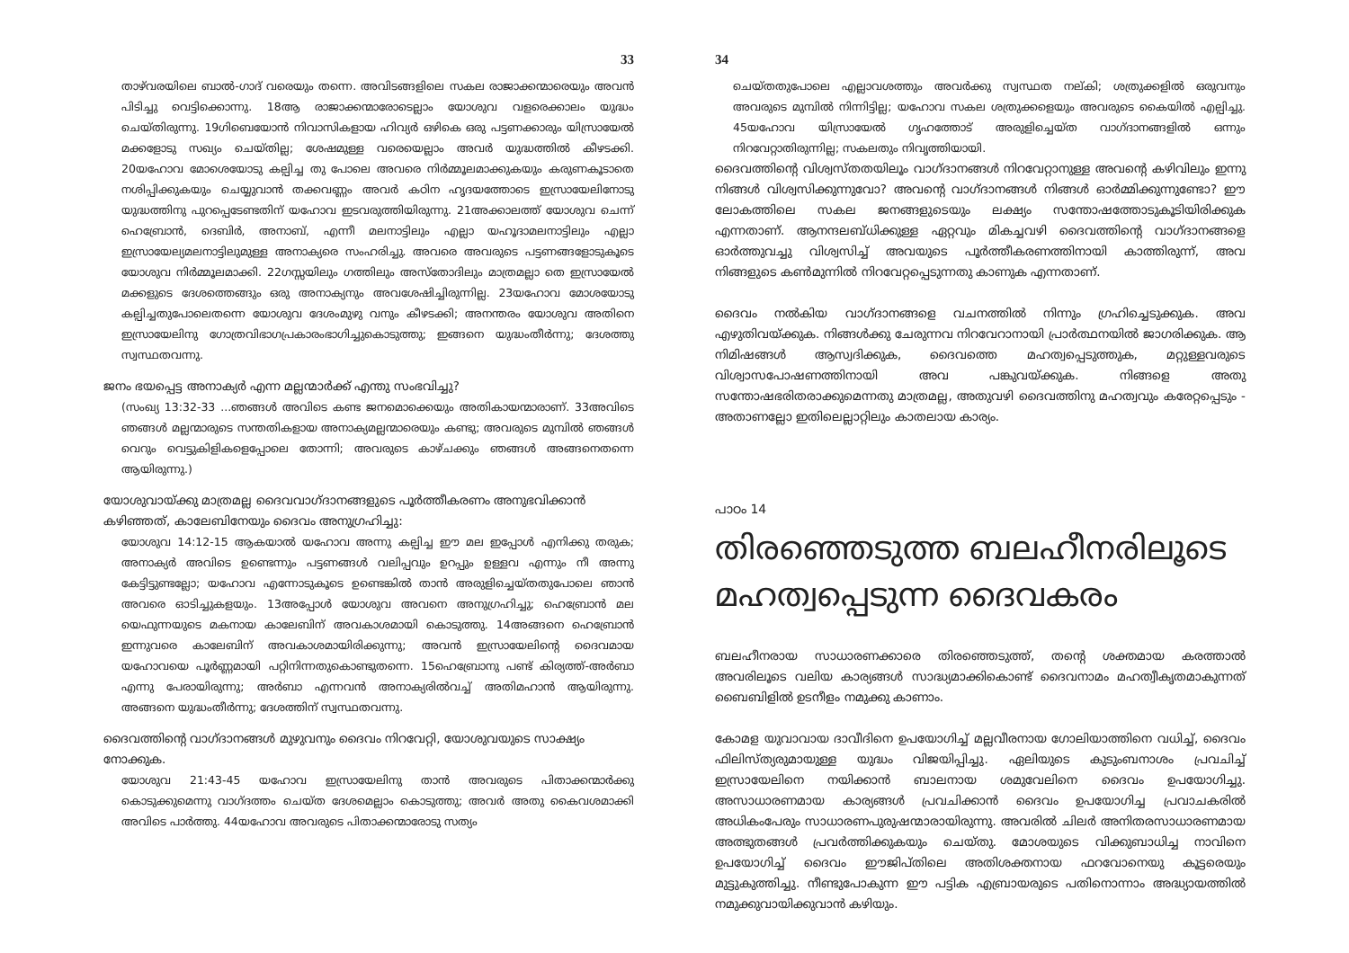33
താഴ്‌വരയിലെ ബാൽ-ഗാദ് വരെയും തന്നെ. അവിടങ്ങളിലെ സകല രാജാക്കന്മാരെയും അവൻ പിടിച്ചു വെട്ടിക്കൊന്നു. 18ആ രാജാക്കന്മാരോടെല്ലാം യോശുവ വളരെക്കാലം യുദ്ധം ചെയ്തിരുന്നു. 19ഗിബെയോൻ നിവാസികളായ ഹിവ്യർ ഒഴികെ ഒരു പട്ടണക്കാരും യിസ്രായേൽ മക്കളോടു സഖ്യം ചെയ്തില്ല; ശേഷമുള്ള വരെയെല്ലാം അവർ യുദ്ധത്തിൽ കീഴടക്കി. 20യഹോവ മോശെയോടു കല്പിച്ച തു പോലെ അവരെ നിർമ്മൂലമാക്കുകയും കരുണകൂടാതെ നശിപ്പിക്കുകയും ചെയ്യുവാൻ തക്കവണ്ണം അവർ കഠിന ഹൃദയത്തോടെ ഇസ്രായേലിനോടു യുദ്ധത്തിനു പുറപ്പെടേണ്ടതിന് യഹോവ ഇടവരുത്തിയിരുന്നു. 21അക്കാലത്ത് യോശുവ ചെന്ന് ഹെബ്രോൻ, ദെബിർ, അനാബ്, എന്നീ മലനാട്ടിലും എല്ലാ യഹൂദാമലനാട്ടിലും എല്ലാ ഇസ്രായേല്യമലനാട്ടിലുമുള്ള അനാക്യരെ സംഹരിച്ചു. അവരെ അവരുടെ പട്ടണങ്ങളോടുകൂടെ യോശുവ നിർമ്മൂലമാക്കി. 22ഗസ്സയിലും ഗത്തിലും അസ്തോദിലും മാത്രമല്ലാ തെ ഇസ്രായേൽ മക്കളുടെ ദേശത്തെങ്ങും ഒരു അനാക്യനും അവശേഷിച്ചിരുന്നില്ല. 23യഹോവ മോശയോടു കല്പിച്ചതുപോലെതന്നെ യോശുവ ദേശംമുഴു വനും കീഴടക്കി; അനന്തരം യോശുവ അതിനെ ഇസ്രായേലിനു ഗോത്രവിഭാഗപ്രകാരംഭാഗിച്ചുകൊടുത്തു; ഇങ്ങനെ യുദ്ധംതീർന്നു; ദേശത്തു സ്വസ്ഥതവന്നു.
ജനം ഭയപ്പെട്ട അനാക്യർ എന്ന മല്ലന്മാർക്ക് എന്തു സംഭവിച്ചു?
(സംഖ്യ 13:32-33 ...ഞങ്ങൾ അവിടെ കണ്ട ജനമൊക്കെയും അതികായന്മാരാണ്. 33അവിടെ ഞങ്ങൾ മല്ലന്മാരുടെ സന്തതികളായ അനാക്യമല്ലന്മാരെയും കണ്ടു; അവരുടെ മുമ്പിൽ ഞങ്ങൾ വെറും വെട്ടുകിളികളെപ്പോലെ തോന്നി; അവരുടെ കാഴ്ചക്കും ഞങ്ങൾ അങ്ങനെതന്നെ ആയിരുന്നു.)
യോശുവായ്ക്കു മാത്രമല്ല ദൈവവാഗ്ദാനങ്ങളുടെ പൂർത്തീകരണം അനുഭവിക്കാൻ കഴിഞ്ഞത്, കാലേബിനേയും ദൈവം അനുഗ്രഹിച്ചു:
യോശുവ 14:12-15 ആകയാൽ യഹോവ അന്നു കല്പിച്ച ഈ മല ഇപ്പോൾ എനിക്കു തരുക; അനാക്യർ അവിടെ ഉണ്ടെന്നും പട്ടണങ്ങൾ വലിപ്പവും ഉറപ്പും ഉള്ളവ എന്നും നീ അന്നു കേട്ടിട്ടുണ്ടല്ലോ; യഹോവ എന്നോടുകൂടെ ഉണ്ടെങ്കിൽ താൻ അരുളിച്ചെയ്തതുപോലെ ഞാൻ അവരെ ഓടിച്ചുകളയും. 13അപ്പോൾ യോശുവ അവനെ അനുഗ്രഹിച്ചു; ഹെബ്രോൻ മല യെഫുന്നയുടെ മകനായ കാലേബിന് അവകാശമായി കൊടുത്തു. 14അങ്ങനെ ഹെബ്രോൻ ഇന്നുവരെ കാലേബിന് അവകാശമായിരിക്കുന്നു; അവൻ ഇസ്രായേലിന്റെ ദൈവമായ യഹോവയെ പൂർണ്ണമായി പറ്റിനിന്നതുകൊണ്ടുതന്നെ. 15ഹെബ്രോനു പണ്ട് കിര്യത്ത്-അർബാ എന്നു പേരായിരുന്നു; അർബാ എന്നവൻ അനാക്യരിൽവച്ച് അതിമഹാൻ ആയിരുന്നു. അങ്ങനെ യുദ്ധംതീർന്നു; ദേശത്തിന് സ്വസ്ഥതവന്നു.
ദൈവത്തിന്റെ വാഗ്ദാനങ്ങൾ മുഴുവനും ദൈവം നിറവേറ്റി, യോശുവയുടെ സാക്ഷ്യം നോക്കുക.
യോശുവ 21:43-45 യഹോവ ഇസ്രായേലിനു താൻ അവരുടെ പിതാക്കന്മാർക്കു കൊടുക്കുമെന്നു വാഗ്ദത്തം ചെയ്ത ദേശമെല്ലാം കൊടുത്തു; അവർ അതു കൈവശമാക്കി അവിടെ പാർത്തു. 44യഹോവ അവരുടെ പിതാക്കന്മാരോടു സത്യം
34
ചെയ്തതുപോലെ എല്ലാവശത്തും അവർക്കു സ്വസ്ഥത നല്കി; ശത്രുക്കളിൽ ഒരുവനും അവരുടെ മുമ്പിൽ നിന്നിട്ടില്ല; യഹോവ സകല ശത്രുക്കളെയും അവരുടെ കൈയിൽ എല്പിച്ചു. 45യഹോവ യിസ്രായേൽ ഗൃഹത്തോട് അരുളിച്ചെയ്ത വാഗ്ദാനങ്ങളിൽ ഒന്നും നിറവേറ്റാതിരുന്നില്ല; സകലതും നിവൃത്തിയായി.
ദൈവത്തിന്റെ വിശ്വസ്തതയിലൂം വാഗ്ദാനങ്ങൾ നിറവേറ്റാനുള്ള അവന്റെ കഴിവിലും ഇന്നു നിങ്ങൾ വിശ്വസിക്കുന്നുവോ? അവന്റെ വാഗ്ദാനങ്ങൾ നിങ്ങൾ ഓർമ്മിക്കുന്നുണ്ടോ? ഈ ലോകത്തിലെ സകല ജനങ്ങളുടെയും ലക്ഷ്യം സന്തോഷത്തോടുകൂടിയിരിക്കുക എന്നതാണ്. ആനന്ദലബ്ധിക്കുള്ള ഏറ്റവും മികച്ചവഴി ദൈവത്തിന്റെ വാഗ്ദാനങ്ങളെ ഓർത്തുവച്ചു വിശ്വസിച്ച് അവയുടെ പൂർത്തീകരണത്തിനായി കാത്തിരുന്ന്, അവ നിങ്ങളുടെ കൺമുന്നിൽ നിറവേറ്റപ്പെടുന്നതു കാണുക എന്നതാണ്.
ദൈവം നൽകിയ വാഗ്ദാനങ്ങളെ വചനത്തിൽ നിന്നും ഗ്രഹിച്ചെടുക്കുക. അവ എഴുതിവയ്ക്കുക. നിങ്ങൾക്കു ചേരുന്നവ നിറവേറാനായി പ്രാർത്ഥനയിൽ ജാഗരിക്കുക. ആ നിമിഷങ്ങൾ ആസ്വദിക്കുക, ദൈവത്തെ മഹത്വപ്പെടുത്തുക, മറ്റുള്ളവരുടെ വിശ്വാസപോഷണത്തിനായി അവ പങ്കുവയ്ക്കുക. നിങ്ങളെ അതു സന്തോഷഭരിതരാക്കുമെന്നതു മാത്രമല്ല, അതുവഴി ദൈവത്തിനു മഹത്വവും കരേറ്റപ്പെടും - അതാണല്ലോ ഇതിലെല്ലാറ്റിലും കാതലായ കാര്യം.
പാഠം 14
തിരഞ്ഞെടുത്ത ബലഹീനരിലൂടെ മഹത്വപ്പെടുന്ന ദൈവകരം
ബലഹീനരായ സാധാരണക്കാരെ തിരഞ്ഞെടുത്ത്, തന്റെ ശക്തമായ കരത്താൽ അവരിലൂടെ വലിയ കാര്യങ്ങൾ സാദ്ധ്യമാക്കികൊണ്ട് ദൈവനാമം മഹത്വീകൃതമാകുന്നത് ബൈബിളിൽ ഉടനീളം നമുക്കു കാണാം.
കോമള യുവാവായ ദാവീദിനെ ഉപയോഗിച്ച് മല്ലവീരനായ ഗോലിയാത്തിനെ വധിച്ച്, ദൈവം ഫിലിസ്ത്യരുമായുള്ള യുദ്ധം വിജയിപ്പിച്ചു. ഏലിയുടെ കുടുംബനാശം പ്രവചിച്ച് ഇസ്രായേലിനെ നയിക്കാൻ ബാലനായ ശമുവേലിനെ ദൈവം ഉപയോഗിച്ചു. അസാധാരണമായ കാര്യങ്ങൾ പ്രവചിക്കാൻ ദൈവം ഉപയോഗിച്ച പ്രവാചകരിൽ അധികംപേരും സാധാരണപുരുഷന്മാരായിരുന്നു. അവരിൽ ചിലർ അനിതരസാധാരണമായ അത്ഭുതങ്ങൾ പ്രവർത്തിക്കുകയും ചെയ്തു. മോശയുടെ വിക്കുബാധിച്ച നാവിനെ ഉപയോഗിച്ച് ദൈവം ഈജിപ്തിലെ അതിശക്തനായ ഫറവോനെയു കൂട്ടരെയും മുട്ടുകുത്തിച്ചു. നീണ്ടുപോകുന്ന ഈ പട്ടിക എബ്രായരുടെ പതിനൊന്നാം അദ്ധ്യായത്തിൽ നമുക്കുവായിക്കുവാൻ കഴിയും.